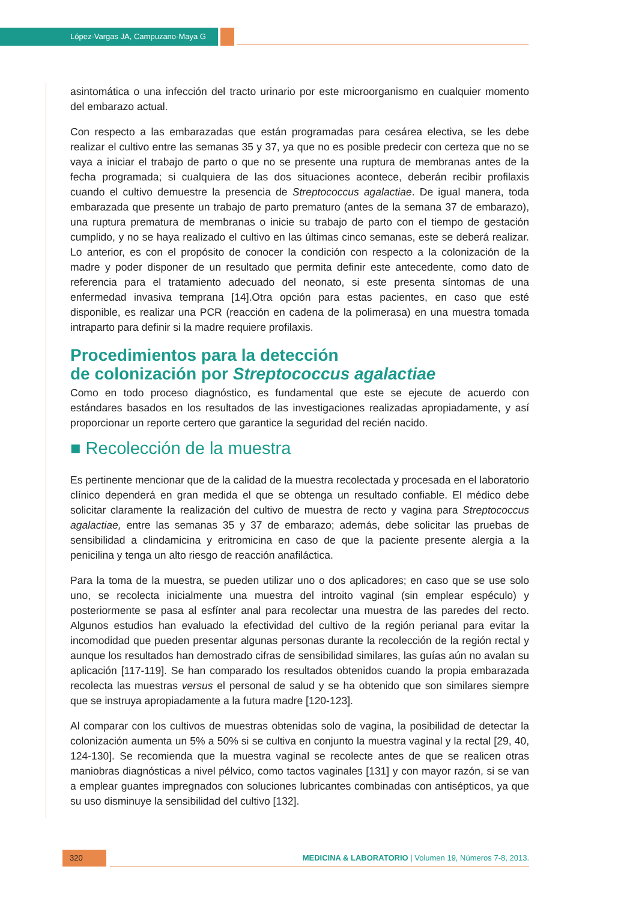López-Vargas JA, Campuzano-Maya G
asintomática o una infección del tracto urinario por este microorganismo en cualquier momento del embarazo actual.
Con respecto a las embarazadas que están programadas para cesárea electiva, se les debe realizar el cultivo entre las semanas 35 y 37, ya que no es posible predecir con certeza que no se vaya a iniciar el trabajo de parto o que no se presente una ruptura de membranas antes de la fecha programada; si cualquiera de las dos situaciones acontece, deberán recibir profilaxis cuando el cultivo demuestre la presencia de Streptococcus agalactiae. De igual manera, toda embarazada que presente un trabajo de parto prematuro (antes de la semana 37 de embarazo), una ruptura prematura de membranas o inicie su trabajo de parto con el tiempo de gestación cumplido, y no se haya realizado el cultivo en las últimas cinco semanas, este se deberá realizar. Lo anterior, es con el propósito de conocer la condición con respecto a la colonización de la madre y poder disponer de un resultado que permita definir este antecedente, como dato de referencia para el tratamiento adecuado del neonato, si este presenta síntomas de una enfermedad invasiva temprana [14].Otra opción para estas pacientes, en caso que esté disponible, es realizar una PCR (reacción en cadena de la polimerasa) en una muestra tomada intraparto para definir si la madre requiere profilaxis.
Procedimientos para la detección
de colonización por Streptococcus agalactiae
Como en todo proceso diagnóstico, es fundamental que este se ejecute de acuerdo con estándares basados en los resultados de las investigaciones realizadas apropiadamente, y así proporcionar un reporte certero que garantice la seguridad del recién nacido.
■ Recolección de la muestra
Es pertinente mencionar que de la calidad de la muestra recolectada y procesada en el laboratorio clínico dependerá en gran medida el que se obtenga un resultado confiable. El médico debe solicitar claramente la realización del cultivo de muestra de recto y vagina para Streptococcus agalactiae, entre las semanas 35 y 37 de embarazo; además, debe solicitar las pruebas de sensibilidad a clindamicina y eritromicina en caso de que la paciente presente alergia a la penicilina y tenga un alto riesgo de reacción anafiláctica.
Para la toma de la muestra, se pueden utilizar uno o dos aplicadores; en caso que se use solo uno, se recolecta inicialmente una muestra del introito vaginal (sin emplear espéculo) y posteriormente se pasa al esfínter anal para recolectar una muestra de las paredes del recto. Algunos estudios han evaluado la efectividad del cultivo de la región perianal para evitar la incomodidad que pueden presentar algunas personas durante la recolección de la región rectal y aunque los resultados han demostrado cifras de sensibilidad similares, las guías aún no avalan su aplicación [117-119]. Se han comparado los resultados obtenidos cuando la propia embarazada recolecta las muestras versus el personal de salud y se ha obtenido que son similares siempre que se instruya apropiadamente a la futura madre [120-123].
Al comparar con los cultivos de muestras obtenidas solo de vagina, la posibilidad de detectar la colonización aumenta un 5% a 50% si se cultiva en conjunto la muestra vaginal y la rectal [29, 40, 124-130]. Se recomienda que la muestra vaginal se recolecte antes de que se realicen otras maniobras diagnósticas a nivel pélvico, como tactos vaginales [131] y con mayor razón, si se van a emplear guantes impregnados con soluciones lubricantes combinadas con antisépticos, ya que su uso disminuye la sensibilidad del cultivo [132].
320 MEDICINA & LABORATORIO | Volumen 19, Números 7-8, 2013.